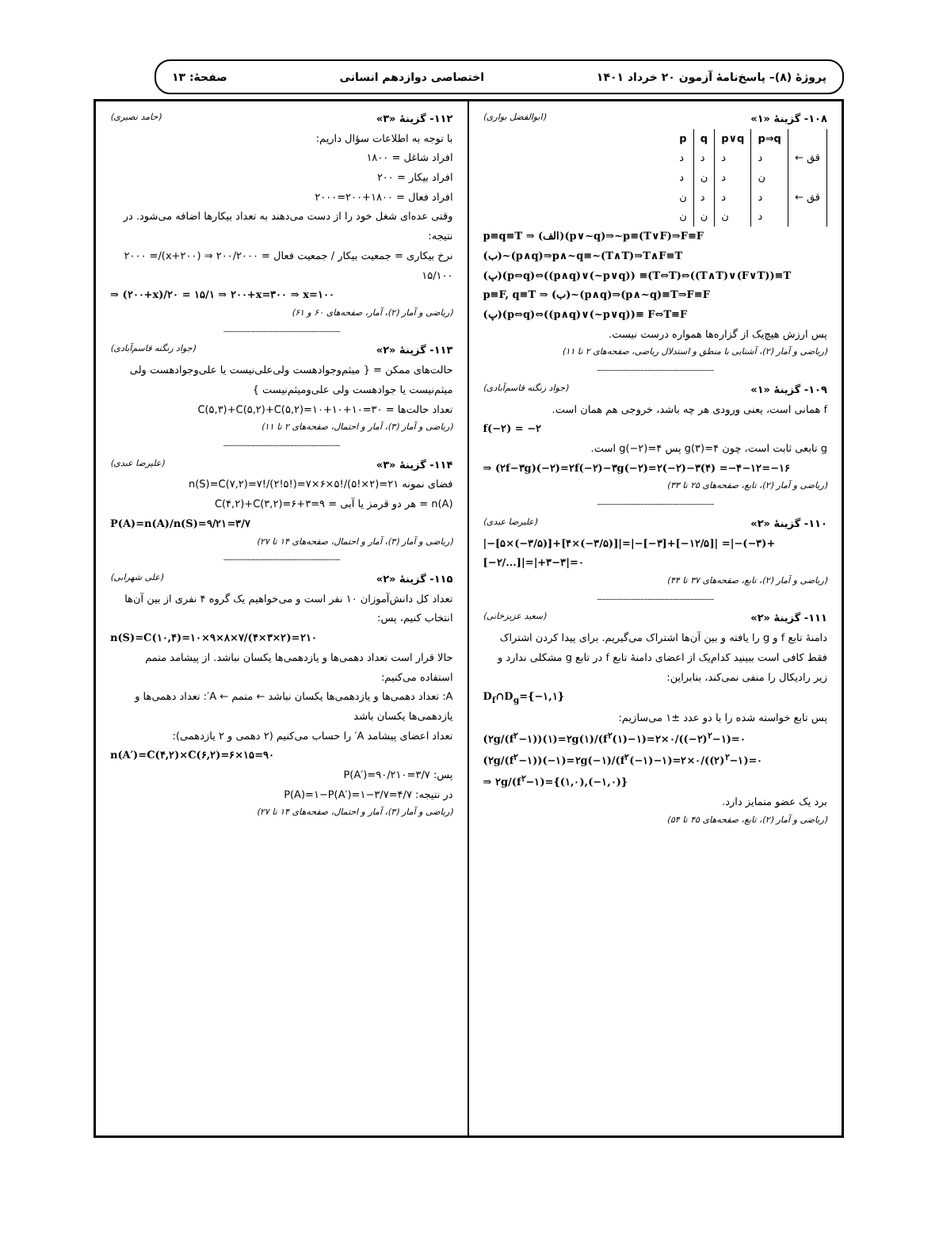پروژهٔ (۸)– پاسخ‌نامهٔ آزمون ۲۰ خرداد ۱۴۰۱ اختصاصی دوازدهم انسانی صفحهٔ: ۱۳
۱۰۸- گزینهٔ «۱» (ابوالفضل بواری)
| p | q | p∨q | p⇒q | |
| --- | --- | --- | --- | --- |
| د | د | د | د | ← قق |
| د | ن | د | ن | |
| ن | د | د | د | ← قق |
| ن | ن | ن | د | |
p≡q≡T ⇒ (الف)(p∨~q)⇒~p≡(T∨F)⇒F≡F
(ب)~(p∧q)⇒p∧~q≡~(T∧T)⇒T∧F≡T
(پ)(p⇔q)⇔((p∧q)∨(~p∨q)) ≡(T⇔T)⇔((T∧T)∨(F∨T))≡T
p≡F, q≡T ⇒ (ب)~(p∧q)⇒(p∧~q)≡T⇒F≡F
(پ)(p⇔q)⇔((p∧q)∨(~p∨q))≡ F⇔T≡F
پس ارزش هیچ‌یک از گزاره‌ها همواره درست نیست.
(ریاضی و آمار (۲)، آشنایی با منطق و استدلال ریاضی، صفحه‌های ۲ تا ۱۱)
----------------------------------------
۱۰۹- گزینهٔ «۱» (جواد زنگنه قاسم‌آبادی)
f همانی است، یعنی ورودی هر چه باشد، خروجی هم همان است.
f(−۲) = −۲
g تابعی ثابت است، چون g(۳)=۴ پس g(−۲)=۴ است.
⇒ (۲f−۳g)(−۲)=۲f(−۲)−۳g(−۲)=۲(−۲)−۳(۴) =−۴−۱۲=−۱۶
(ریاضی و آمار (۲)، تابع، صفحه‌های ۲۵ تا ۳۳)
----------------------------------------
۱۱۰- گزینهٔ «۲» (علیرضا عبدی)
|−[۵×(−۳/۵)]+[۴×(−۳/۵)]|=|−[−۳]+[−۱۲/۵]| =|−(−۳)+[−۲/...]|=|+۳−۳|=۰
(ریاضی و آمار (۲)، تابع، صفحه‌های ۳۷ تا ۴۴)
----------------------------------------
۱۱۱- گزینهٔ «۲» (سعید عزیزخانی)
دامنهٔ تابع f و g را یافته و بین آن‌ها اشتراک می‌گیریم. برای پیدا کردن اشتراک فقط کافی است ببینید کدام‌یک از اعضای دامنهٔ تابع f در تابع g مشکلی ندارد و زیر رادیکال را منفی نمی‌کند، بنابراین:
D<sub>f</sub>∩D<sub>g</sub>={−۱,۱}
پس تابع خواسته شده را با دو عدد ±۱ می‌سازیم:
(۲g/(f<sup>۲</sup>−۱))(۱)=۲g(۱)/(f<sup>۲</sup>(۱)−۱)=۲×۰/((−۲)<sup>۲</sup>−۱)=۰
(۲g/(f<sup>۲</sup>−۱))(−۱)=۲g(−۱)/(f<sup>۲</sup>(−۱)−۱)=۲×۰/((۲)<sup>۲</sup>−۱)=۰
⇒ ۲g/(f<sup>۲</sup>−۱)={(۱,۰),(−۱,۰)}
برد یک عضو متمایز دارد.
(ریاضی و آمار (۲)، تابع، صفحه‌های ۴۵ تا ۵۴)
۱۱۲- گزینهٔ «۳» (حامد نصیری)
با توجه به اطلاعات سؤال داریم:
افراد شاغل = ۱۸۰۰
افراد بیکار = ۲۰۰
افراد فعال = ۱۸۰۰+۲۰۰=۲۰۰۰
وقتی عده‌ای شغل خود را از دست می‌دهند به تعداد بیکارها اضافه می‌شود. در نتیجه:
نرخ بیکاری = جمعیت بیکار / جمعیت فعال = ۲۰۰/۲۰۰۰ ⇒ (۲۰۰+x)/۲۰۰۰ = ۱۵/۱۰۰
⇒ (۲۰۰+x)/۲۰ = ۱۵/۱ ⇒ ۲۰۰+x=۳۰۰ ⇒ x=۱۰۰
(ریاضی و آمار (۲)، آمار، صفحه‌های ۶۰ و ۶۱)
----------------------------------------
۱۱۳- گزینهٔ «۲» (جواد زنگنه قاسم‌آبادی)
حالت‌های ممکن = { میثم‌وجوادهست ولی‌علی‌نیست یا علی‌وجوادهست ولی میثم‌نیست یا جوادهست ولی علی‌ومیثم‌نیست }
تعداد حالت‌ها = C(۵,۳)+C(۵,۲)+C(۵,۲)=۱۰+۱۰+۱۰=۳۰
(ریاضی و آمار (۳)، آمار و احتمال، صفحه‌های ۲ تا ۱۱)
----------------------------------------
۱۱۴- گزینهٔ «۳» (علیرضا عبدی)
فضای نمونه n(S)=C(۷,۲)=۷!/(۲!۵!)=۷×۶×۵!/(۵!×۲)=۲۱
n(A) = هر دو قرمز یا آبی = C(۴,۲)+C(۳,۲)=۶+۳=۹
P(A)=n(A)/n(S)=۹/۲۱=۳/۷
(ریاضی و آمار (۳)، آمار و احتمال، صفحه‌های ۱۴ تا ۲۷)
----------------------------------------
۱۱۵- گزینهٔ «۲» (علی شهرابی)
تعداد کل دانش‌آموزان ۱۰ نفر است و می‌خواهیم یک گروه ۴ نفری از بین آن‌ها انتخاب کنیم، پس:
n(S)=C(۱۰,۴)=۱۰×۹×۸×۷/(۴×۳×۲)=۲۱۰
حالا قرار است تعداد دهمی‌ها و یازدهمی‌ها یکسان نباشد. از پیشامد متمم استفاده می‌کنیم:
A: تعداد دهمی‌ها و یازدهمی‌ها یکسان نباشد ← متمم ← A′: تعداد دهمی‌ها و یازدهمی‌ها یکسان باشد
تعداد اعضای پیشامد A′ را حساب می‌کنیم (۲ دهمی و ۲ یازدهمی):
n(A′)=C(۴,۲)×C(۶,۲)=۶×۱۵=۹۰
پس: P(A′)=۹۰/۲۱۰=۳/۷
در نتیجه: P(A)=۱−P(A′)=۱−۳/۷=۴/۷
(ریاضی و آمار (۳)، آمار و احتمال، صفحه‌های ۱۴ تا ۲۷)